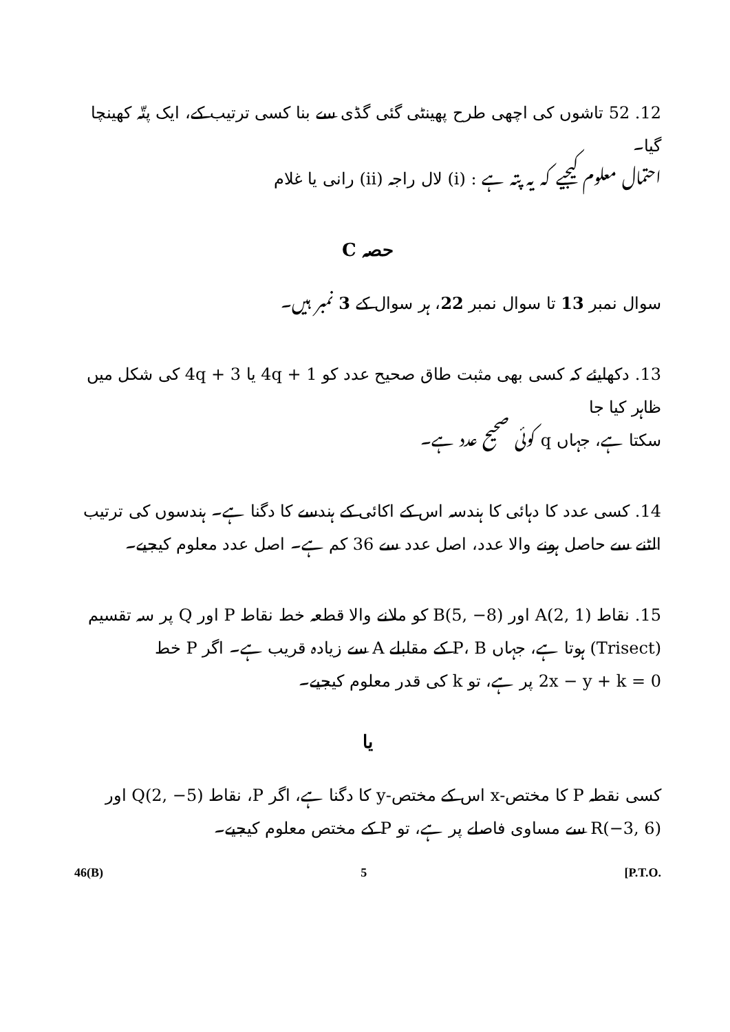12. 52 تاشوں کی اچھی طرح پھینٹی گئی گڈی سے بنا کسی ترتیب کے، ایک پتّہ کھینچا گیا۔
احتمال معلوم کیجیے کہ یہ پتہ ہے : (i) لال راجہ (ii) رانی یا غلام
حصہ C
سوال نمبر 13 تا سوال نمبر 22، ہر سوال کے 3 نمبر ہیں۔
13. دکھایئے کہ کسی بھی مثبت طاق صحیح عدد کو 4q + 1 یا 4q + 3 کی شکل میں ظاہر کیا جا
سکتا ہے، جہاں q کوئی صحیح عدد ہے۔
14. کسی عدد کا دہائی کا ہندسہ اس کے اکائی کے ہندسے کا دگنا ہے۔ ہندسوں کی ترتیب
الٹنے سے حاصل ہونے والا عدد، اصل عدد سے 36 کم ہے۔ اصل عدد معلوم کیجیے۔
15. نقاط A(2, 1) اور B(5, −8) کو ملانے والا قطعہ خط نقاط P اور Q پر سہ تقسیم
(Trisect) ہوتا ہے، جہاں P، B کے مقابلے A سے زیادہ قریب ہے۔ اگر P خط
2x − y + k = 0 پر ہے، تو k کی قدر معلوم کیجیے۔
یا
کسی نقطہ P کا مختص-x اس کے مختص-y کا دگنا ہے، اگر P، نقاط Q(2, −5) اور
R(−3, 6) سے مساوی فاصلے پر ہے، تو P کے مختص معلوم کیجیے۔
46(B) 5 [P.T.O.